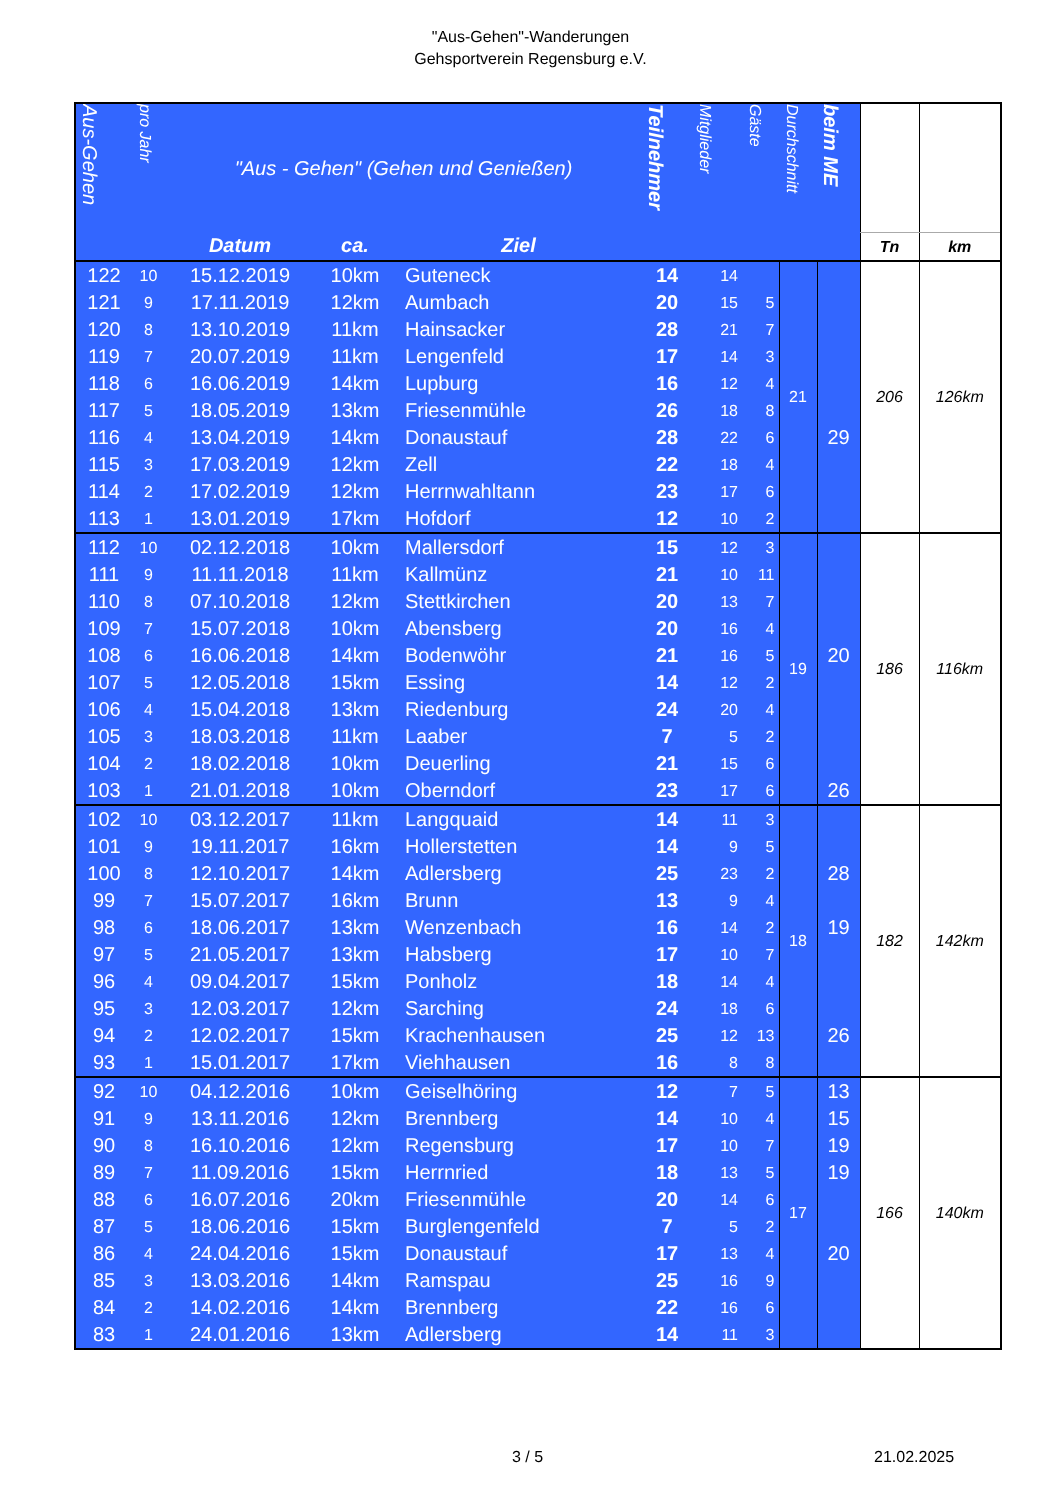"Aus-Gehen"-Wanderungen
Gehsportverein Regensburg e.V.
| Aus-Gehen | pro Jahr | "Aus - Gehen" (Gehen und Genießen) | | | Teilnehmer | Mitglieder | Gäste | Durchschnitt | beim ME | | |
| --- | --- | --- | --- | --- | --- | --- | --- | --- | --- | --- | --- |
| | | Datum | ca. | Ziel | | | | | | Tn | km |
| 122 | 10 | 15.12.2019 | 10km | Guteneck | 14 | 14 | | 21 | | 206 | 126km |
| 121 | 9 | 17.11.2019 | 12km | Aumbach | 20 | 15 | 5 | | | | |
| 120 | 8 | 13.10.2019 | 11km | Hainsacker | 28 | 21 | 7 | | | | |
| 119 | 7 | 20.07.2019 | 11km | Lengenfeld | 17 | 14 | 3 | | | | |
| 118 | 6 | 16.06.2019 | 14km | Lupburg | 16 | 12 | 4 | | | | |
| 117 | 5 | 18.05.2019 | 13km | Friesenmühle | 26 | 18 | 8 | | | | |
| 116 | 4 | 13.04.2019 | 14km | Donaustauf | 28 | 22 | 6 | | 29 | | |
| 115 | 3 | 17.03.2019 | 12km | Zell | 22 | 18 | 4 | | | | |
| 114 | 2 | 17.02.2019 | 12km | Herrnwahltann | 23 | 17 | 6 | | | | |
| 113 | 1 | 13.01.2019 | 17km | Hofdorf | 12 | 10 | 2 | | | | |
| 112 | 10 | 02.12.2018 | 10km | Mallersdorf | 15 | 12 | 3 | 19 | | 186 | 116km |
| 111 | 9 | 11.11.2018 | 11km | Kallmünz | 21 | 10 | 11 | | | | |
| 110 | 8 | 07.10.2018 | 12km | Stettkirchen | 20 | 13 | 7 | | | | |
| 109 | 7 | 15.07.2018 | 10km | Abensberg | 20 | 16 | 4 | | | | |
| 108 | 6 | 16.06.2018 | 14km | Bodenwöhr | 21 | 16 | 5 | | 20 | | |
| 107 | 5 | 12.05.2018 | 15km | Essing | 14 | 12 | 2 | | | | |
| 106 | 4 | 15.04.2018 | 13km | Riedenburg | 24 | 20 | 4 | | | | |
| 105 | 3 | 18.03.2018 | 11km | Laaber | 7 | 5 | 2 | | | | |
| 104 | 2 | 18.02.2018 | 10km | Deuerling | 21 | 15 | 6 | | | | |
| 103 | 1 | 21.01.2018 | 10km | Oberndorf | 23 | 17 | 6 | | 26 | | |
| 102 | 10 | 03.12.2017 | 11km | Langquaid | 14 | 11 | 3 | 18 | | 182 | 142km |
| 101 | 9 | 19.11.2017 | 16km | Hollerstetten | 14 | 9 | 5 | | | | |
| 100 | 8 | 12.10.2017 | 14km | Adlersberg | 25 | 23 | 2 | | 28 | | |
| 99 | 7 | 15.07.2017 | 16km | Brunn | 13 | 9 | 4 | | | | |
| 98 | 6 | 18.06.2017 | 13km | Wenzenbach | 16 | 14 | 2 | | 19 | | |
| 97 | 5 | 21.05.2017 | 13km | Habsberg | 17 | 10 | 7 | | | | |
| 96 | 4 | 09.04.2017 | 15km | Ponholz | 18 | 14 | 4 | | | | |
| 95 | 3 | 12.03.2017 | 12km | Sarching | 24 | 18 | 6 | | | | |
| 94 | 2 | 12.02.2017 | 15km | Krachenhausen | 25 | 12 | 13 | | 26 | | |
| 93 | 1 | 15.01.2017 | 17km | Viehhausen | 16 | 8 | 8 | | | | |
| 92 | 10 | 04.12.2016 | 10km | Geiselhöring | 12 | 7 | 5 | 17 | 13 | 166 | 140km |
| 91 | 9 | 13.11.2016 | 12km | Brennberg | 14 | 10 | 4 | | 15 | | |
| 90 | 8 | 16.10.2016 | 12km | Regensburg | 17 | 10 | 7 | | 19 | | |
| 89 | 7 | 11.09.2016 | 15km | Herrnried | 18 | 13 | 5 | | 19 | | |
| 88 | 6 | 16.07.2016 | 20km | Friesenmühle | 20 | 14 | 6 | | | | |
| 87 | 5 | 18.06.2016 | 15km | Burglengenfeld | 7 | 5 | 2 | | | | |
| 86 | 4 | 24.04.2016 | 15km | Donaustauf | 17 | 13 | 4 | | 20 | | |
| 85 | 3 | 13.03.2016 | 14km | Ramspau | 25 | 16 | 9 | | | | |
| 84 | 2 | 14.02.2016 | 14km | Brennberg | 22 | 16 | 6 | | | | |
| 83 | 1 | 24.01.2016 | 13km | Adlersberg | 14 | 11 | 3 | | | | |
3 / 5 21.02.2025